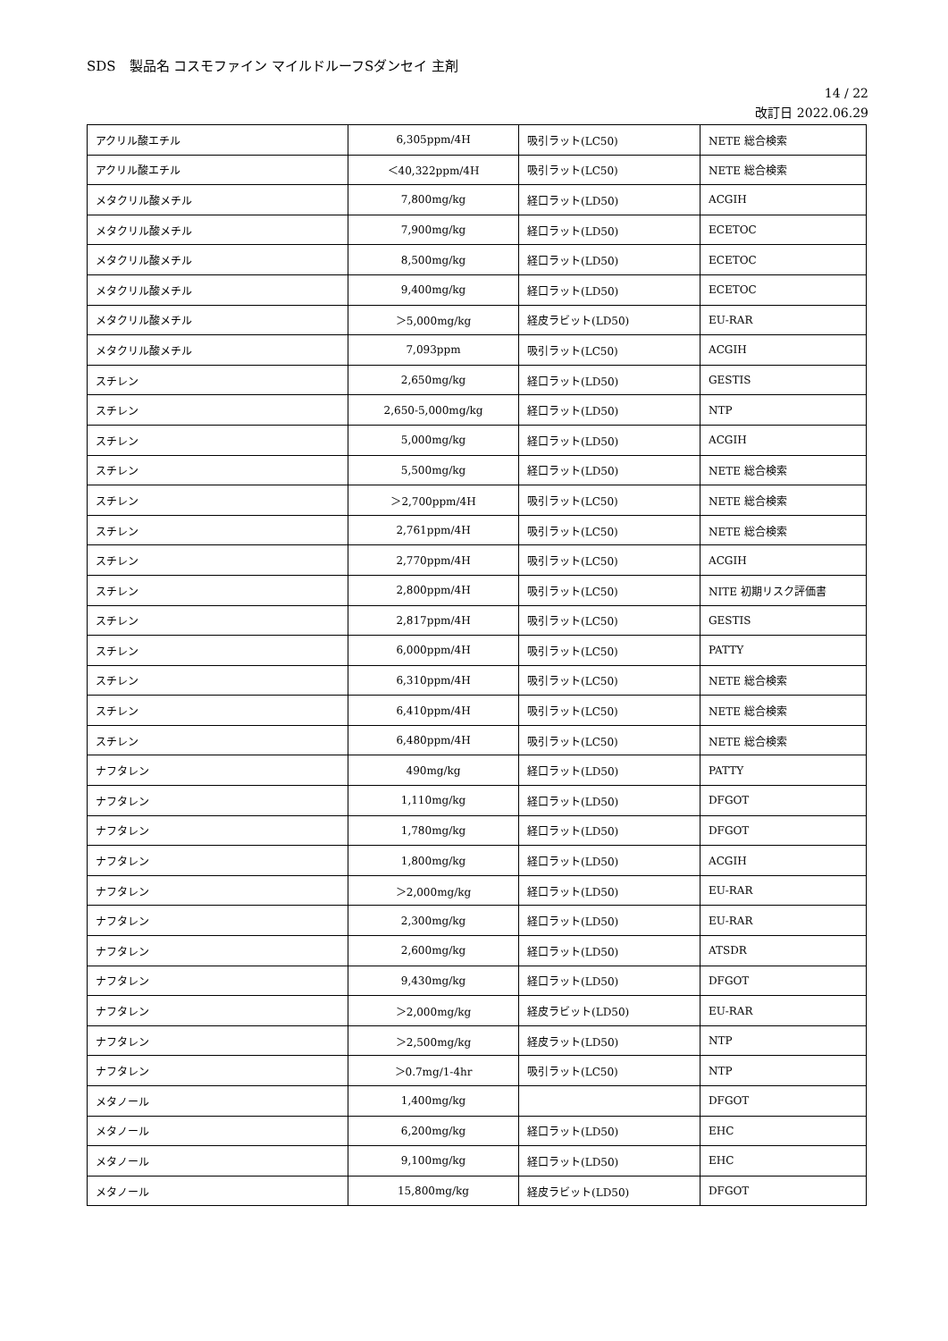SDS　製品名 コスモファイン マイルドルーフSダンセイ 主剤
14 / 22
改訂日 2022.06.29
| アクリル酸エチル | 6,305ppm/4H | 吸引ラット(LC50) | NETE 総合検索 |
| アクリル酸エチル | ＜40,322ppm/4H | 吸引ラット(LC50) | NETE 総合検索 |
| メタクリル酸メチル | 7,800mg/kg | 経口ラット(LD50) | ACGIH |
| メタクリル酸メチル | 7,900mg/kg | 経口ラット(LD50) | ECETOC |
| メタクリル酸メチル | 8,500mg/kg | 経口ラット(LD50) | ECETOC |
| メタクリル酸メチル | 9,400mg/kg | 経口ラット(LD50) | ECETOC |
| メタクリル酸メチル | ＞5,000mg/kg | 経皮ラビット(LD50) | EU-RAR |
| メタクリル酸メチル | 7,093ppm | 吸引ラット(LC50) | ACGIH |
| スチレン | 2,650mg/kg | 経口ラット(LD50) | GESTIS |
| スチレン | 2,650-5,000mg/kg | 経口ラット(LD50) | NTP |
| スチレン | 5,000mg/kg | 経口ラット(LD50) | ACGIH |
| スチレン | 5,500mg/kg | 経口ラット(LD50) | NETE 総合検索 |
| スチレン | ＞2,700ppm/4H | 吸引ラット(LC50) | NETE 総合検索 |
| スチレン | 2,761ppm/4H | 吸引ラット(LC50) | NETE 総合検索 |
| スチレン | 2,770ppm/4H | 吸引ラット(LC50) | ACGIH |
| スチレン | 2,800ppm/4H | 吸引ラット(LC50) | NITE 初期リスク評価書 |
| スチレン | 2,817ppm/4H | 吸引ラット(LC50) | GESTIS |
| スチレン | 6,000ppm/4H | 吸引ラット(LC50) | PATTY |
| スチレン | 6,310ppm/4H | 吸引ラット(LC50) | NETE 総合検索 |
| スチレン | 6,410ppm/4H | 吸引ラット(LC50) | NETE 総合検索 |
| スチレン | 6,480ppm/4H | 吸引ラット(LC50) | NETE 総合検索 |
| ナフタレン | 490mg/kg | 経口ラット(LD50) | PATTY |
| ナフタレン | 1,110mg/kg | 経口ラット(LD50) | DFGOT |
| ナフタレン | 1,780mg/kg | 経口ラット(LD50) | DFGOT |
| ナフタレン | 1,800mg/kg | 経口ラット(LD50) | ACGIH |
| ナフタレン | ＞2,000mg/kg | 経口ラット(LD50) | EU-RAR |
| ナフタレン | 2,300mg/kg | 経口ラット(LD50) | EU-RAR |
| ナフタレン | 2,600mg/kg | 経口ラット(LD50) | ATSDR |
| ナフタレン | 9,430mg/kg | 経口ラット(LD50) | DFGOT |
| ナフタレン | ＞2,000mg/kg | 経皮ラビット(LD50) | EU-RAR |
| ナフタレン | ＞2,500mg/kg | 経皮ラット(LD50) | NTP |
| ナフタレン | ＞0.7mg/1-4hr | 吸引ラット(LC50) | NTP |
| メタノール | 1,400mg/kg | | DFGOT |
| メタノール | 6,200mg/kg | 経口ラット(LD50) | EHC |
| メタノール | 9,100mg/kg | 経口ラット(LD50) | EHC |
| メタノール | 15,800mg/kg | 経皮ラビット(LD50) | DFGOT |